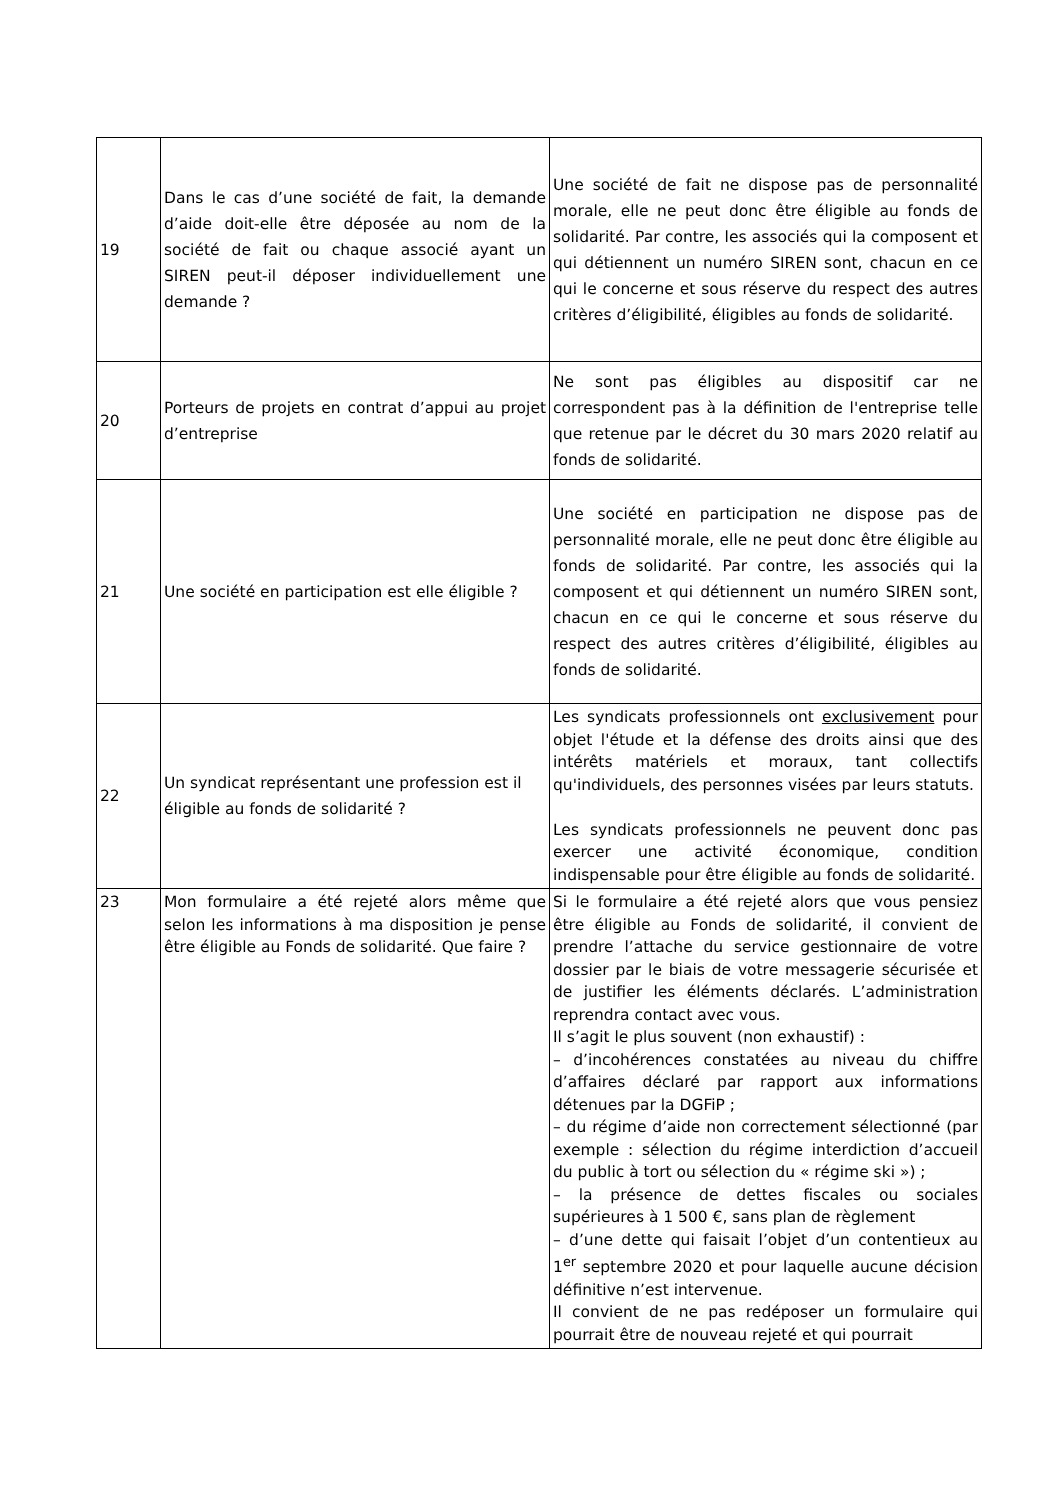| 19 | Dans le cas d’une société de fait, la demande d’aide doit-elle être déposée au nom de la société de fait ou chaque associé ayant un SIREN peut-il déposer individuellement une demande ? | Une société de fait ne dispose pas de personnalité morale, elle ne peut donc être éligible au fonds de solidarité. Par contre, les associés qui la composent et qui détiennent un numéro SIREN sont, chacun en ce qui le concerne et sous réserve du respect des autres critères d’éligibilité, éligibles au fonds de solidarité. |
| 20 | Porteurs de projets en contrat d’appui au projet d’entreprise | Ne sont pas éligibles au dispositif car ne correspondent pas à la définition de l'entreprise telle que retenue par le décret du 30 mars 2020 relatif au fonds de solidarité. |
| 21 | Une société en participation est elle éligible ? | Une société en participation ne dispose pas de personnalité morale, elle ne peut donc être éligible au fonds de solidarité. Par contre, les associés qui la composent et qui détiennent un numéro SIREN sont, chacun en ce qui le concerne et sous réserve du respect des autres critères d’éligibilité, éligibles au fonds de solidarité. |
| 22 | Un syndicat représentant une profession est il éligible au fonds de solidarité ? | Les syndicats professionnels ont exclusivement pour objet l'étude et la défense des droits ainsi que des intérêts matériels et moraux, tant collectifs qu'individuels, des personnes visées par leurs statuts. Les syndicats professionnels ne peuvent donc pas exercer une activité économique, condition indispensable pour être éligible au fonds de solidarité. |
| 23 | Mon formulaire a été rejeté alors même que selon les informations à ma disposition je pense être éligible au Fonds de solidarité. Que faire ? | Si le formulaire a été rejeté alors que vous pensiez être éligible au Fonds de solidarité, il convient de prendre l’attache du service gestionnaire de votre dossier par le biais de votre messagerie sécurisée et de justifier les éléments déclarés. L’administration reprendra contact avec vous. Il s’agit le plus souvent (non exhaustif) : – d’incohérences constatées au niveau du chiffre d’affaires déclaré par rapport aux informations détenues par la DGFiP ; – du régime d’aide non correctement sélectionné (par exemple : sélection du régime interdiction d’accueil du public à tort ou sélection du « régime ski ») ; – la présence de dettes fiscales ou sociales supérieures à 1 500 €, sans plan de règlement – d’une dette qui faisait l’objet d’un contentieux au 1<sup>er</sup> septembre 2020 et pour laquelle aucune décision définitive n’est intervenue. Il convient de ne pas redéposer un formulaire qui pourrait être de nouveau rejeté et qui pourrait |